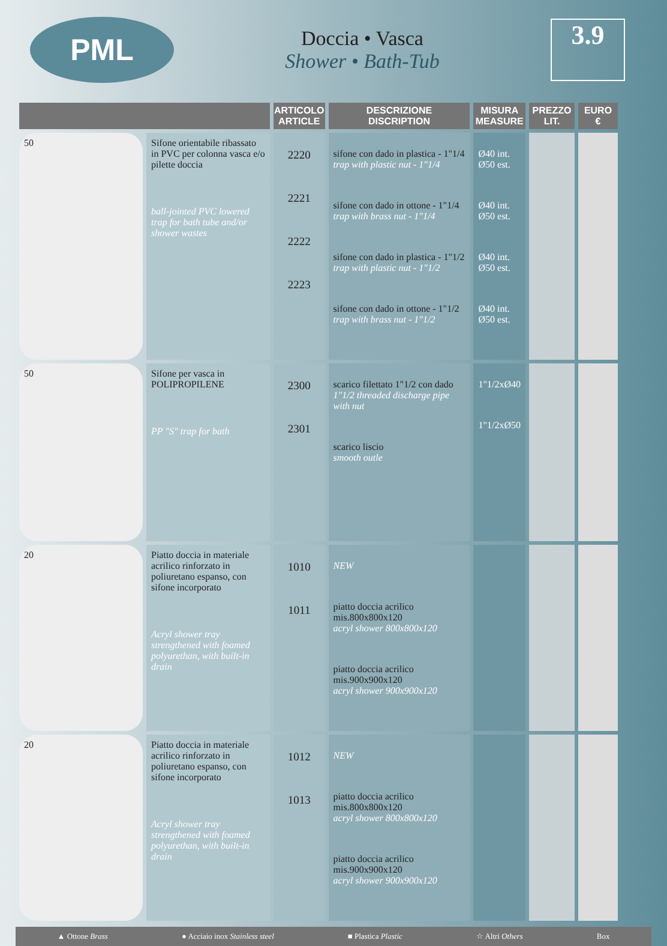PML
Doccia • Vasca
Shower • Bath-Tub
3.9
| | | ARTICOLO ARTICLE | DESCRIZIONE DISCRIPTION | MISURA MEASURE | PREZZO LIT. | EURO € |
| --- | --- | --- | --- | --- | --- | --- |
| 50 | Sifone orientabile ribassato in PVC per colonna vasca e/o pilette doccia ball-jointed PVC lowered trap for bath tube and/or shower wastes | 2220 2221 2222 2223 | sifone con dado in plastica - 1"1/4 trap with plastic nut - 1"1/4 sifone con dado in ottone - 1"1/4 trap with brass nut - 1"1/4 sifone con dado in plastica - 1"1/2 trap with plastic nut - 1"1/2 sifone con dado in ottone - 1"1/2 trap with brass nut - 1"1/2 | Ø40 int. Ø50 est. Ø40 int. Ø50 est. Ø40 int. Ø50 est. Ø40 int. Ø50 est. | | |
| 50 | Sifone per vasca in POLIPROPILENE PP "S" trap for bath | 2300 2301 | scarico filettato 1"1/2 con dado 1"1/2 threaded discharge pipe with nut scarico liscio smooth outle | 1"1/2xØ40 1"1/2xØ50 | | |
| 20 | Piatto doccia in materiale acrilico rinforzato in poliuretano espanso, con sifone incorporato Acryl shower tray strengthened with foamed polyurethan, with built-in drain | 1010 1011 | NEW piatto doccia acrilico mis.800x800x120 acryl shower 800x800x120 piatto doccia acrilico mis.900x900x120 acryl shower 900x900x120 | | | |
| 20 | Piatto doccia in materiale acrilico rinforzato in poliuretano espanso, con sifone incorporato Acryl shower tray strengthened with foamed polyurethan, with built-in drain | 1012 1013 | NEW piatto doccia acrilico mis.800x800x120 acryl shower 800x800x120 piatto doccia acrilico mis.900x900x120 acryl shower 900x900x120 | | | |
▲ Ottone Brass ● Acciaio inox Stainless steel ■ Plastica Plastic ☆ Altri Others Box